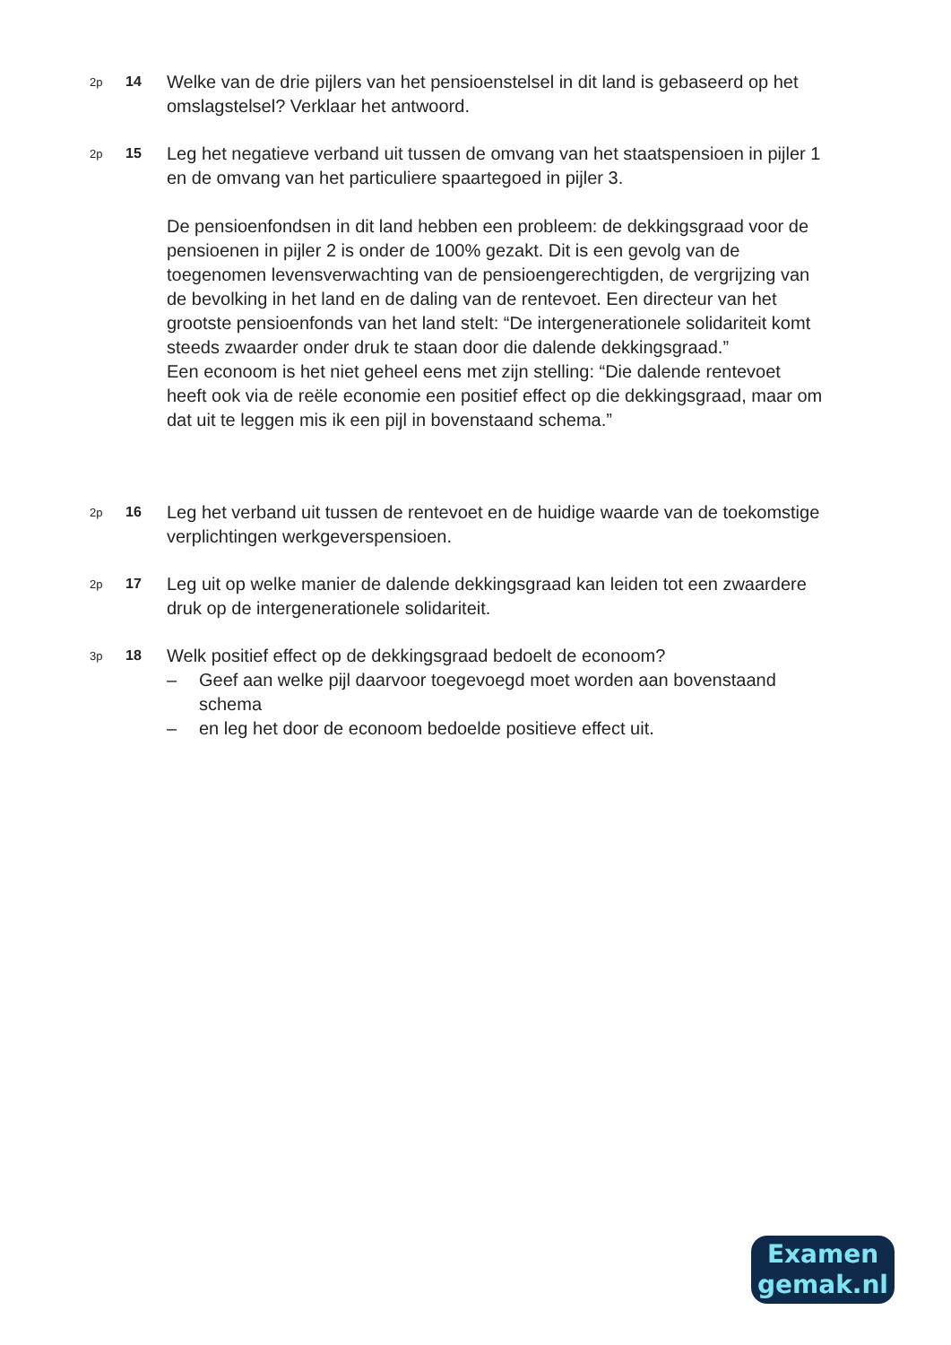2p
14
Welke van de drie pijlers van het pensioenstelsel in dit land is gebaseerd op het omslagstelsel? Verklaar het antwoord.
2p
15
Leg het negatieve verband uit tussen de omvang van het staatspensioen in pijler 1 en de omvang van het particuliere spaartegoed in pijler 3.
De pensioenfondsen in dit land hebben een probleem: de dekkingsgraad voor de pensioenen in pijler 2 is onder de 100% gezakt. Dit is een gevolg van de toegenomen levensverwachting van de pensioengerechtigden, de vergrijzing van de bevolking in het land en de daling van de rentevoet. Een directeur van het grootste pensioenfonds van het land stelt: “De intergenerationele solidariteit komt steeds zwaarder onder druk te staan door die dalende dekkingsgraad.”
Een econoom is het niet geheel eens met zijn stelling: “Die dalende rentevoet heeft ook via de reële economie een positief effect op die dekkingsgraad, maar om dat uit te leggen mis ik een pijl in bovenstaand schema.”
2p
16
Leg het verband uit tussen de rentevoet en de huidige waarde van de toekomstige verplichtingen werkgeverspensioen.
2p
17
Leg uit op welke manier de dalende dekkingsgraad kan leiden tot een zwaardere druk op de intergenerationele solidariteit.
3p
18
Welk positief effect op de dekkingsgraad bedoelt de econoom?
– Geef aan welke pijl daarvoor toegevoegd moet worden aan bovenstaand schema
– en leg het door de econoom bedoelde positieve effect uit.
Examen
gemak.nl